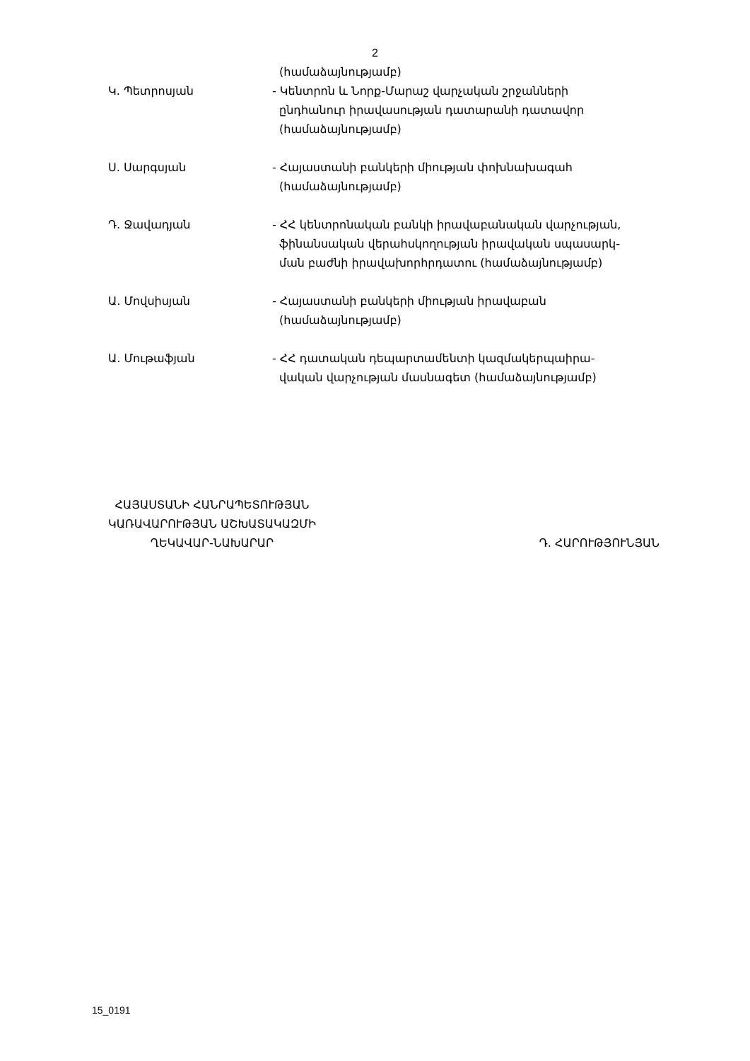2
(համաձայնությամբ)
Կ. Պետրոսյան - Կենտրոն և Նորք-Մարաշ վարչական շրջանների
ընդհանուր իրավասության դատարանի դատավոր
(համաձայնությամբ)
Ս. Սարգսյան - Հայաստանի բանկերի միության փոխնախագահ
(համաձայնությամբ)
Դ. Ջավադյան - ՀՀ կենտրոնական բանկի իրավաբանական վարչության,
ֆինանսական վերահսկողության իրավական սպասարկ-
ման բաժնի իրավախորհրդատու (համաձայնությամբ)
Ա. Մովսիսյան - Հայաստանի բանկերի միության իրավաբան
(համաձայնությամբ)
Ա. Մութաֆյան - ՀՀ դատական դեպարտամենտի կազմակերպաիրա-
վական վարչության մասնագետ (համաձայնությամբ)
ՀԱՅԱՍՏԱՆԻ ՀԱՆՐԱՊԵՏՈՒԹՅԱՆ
ԿԱՌԱՎԱՐՈՒԹՅԱՆ ԱՇԽԱՏԱԿԱԶՄԻ
ՂԵԿԱՎԱՐ-ՆԱԽԱՐԱՐ
Դ. ՀԱՐՈՒԹՅՈՒՆՅԱՆ
15_0191